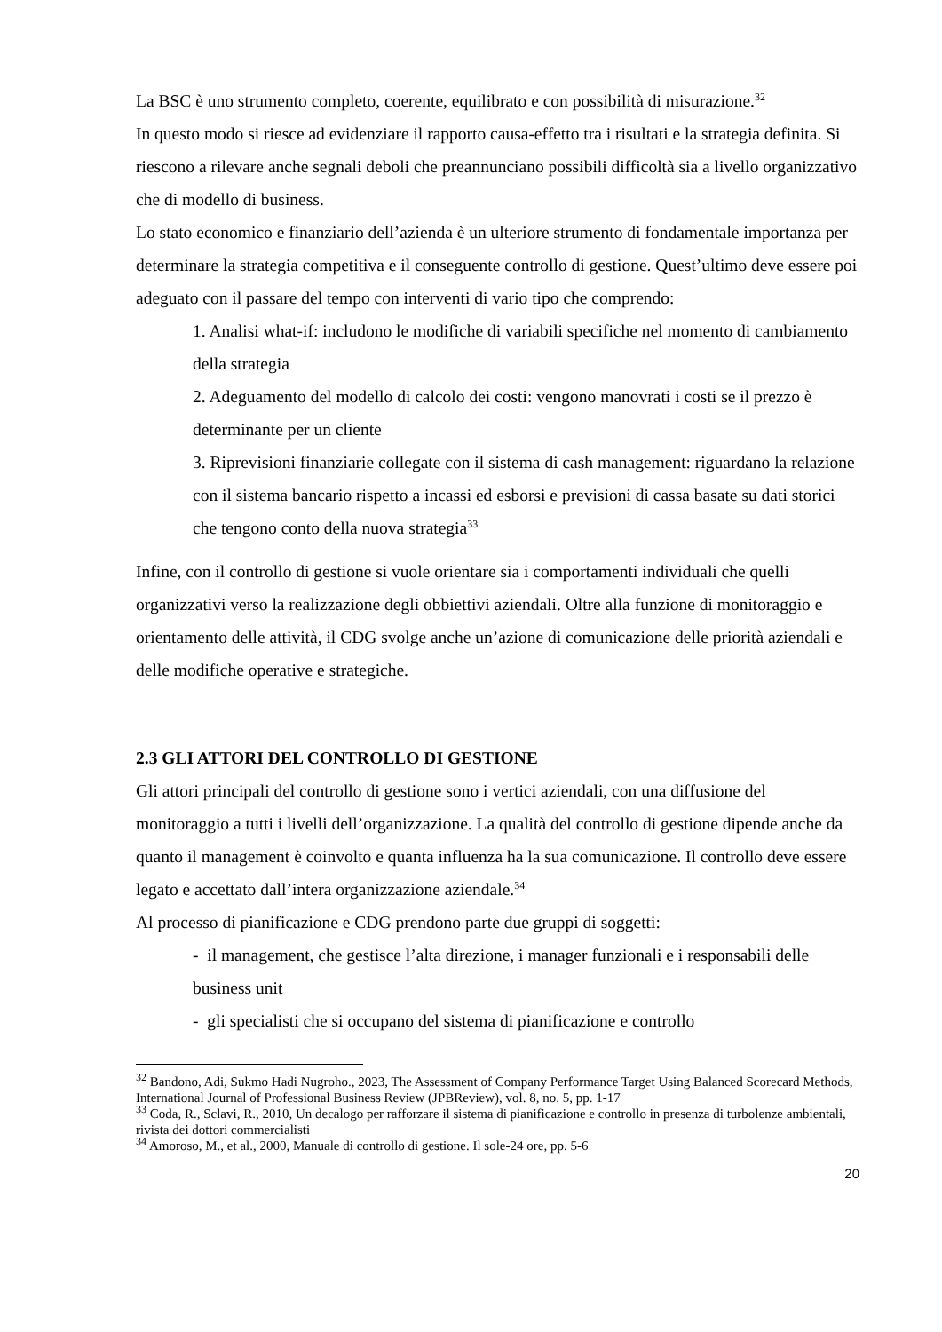La BSC è uno strumento completo, coerente, equilibrato e con possibilità di misurazione.<sup>32</sup>
In questo modo si riesce ad evidenziare il rapporto causa-effetto tra i risultati e la strategia definita. Si riescono a rilevare anche segnali deboli che preannunciano possibili difficoltà sia a livello organizzativo che di modello di business.
Lo stato economico e finanziario dell’azienda è un ulteriore strumento di fondamentale importanza per determinare la strategia competitiva e il conseguente controllo di gestione. Quest’ultimo deve essere poi adeguato con il passare del tempo con interventi di vario tipo che comprendo:
1. Analisi what-if: includono le modifiche di variabili specifiche nel momento di cambiamento della strategia
2. Adeguamento del modello di calcolo dei costi: vengono manovrati i costi se il prezzo è determinante per un cliente
3. Riprevisioni finanziarie collegate con il sistema di cash management: riguardano la relazione con il sistema bancario rispetto a incassi ed esborsi e previsioni di cassa basate su dati storici che tengono conto della nuova strategia<sup>33</sup>
Infine, con il controllo di gestione si vuole orientare sia i comportamenti individuali che quelli organizzativi verso la realizzazione degli obbiettivi aziendali. Oltre alla funzione di monitoraggio e orientamento delle attività, il CDG svolge anche un’azione di comunicazione delle priorità aziendali e delle modifiche operative e strategiche.
2.3 GLI ATTORI DEL CONTROLLO DI GESTIONE
Gli attori principali del controllo di gestione sono i vertici aziendali, con una diffusione del monitoraggio a tutti i livelli dell’organizzazione. La qualità del controllo di gestione dipende anche da quanto il management è coinvolto e quanta influenza ha la sua comunicazione. Il controllo deve essere legato e accettato dall’intera organizzazione aziendale.<sup>34</sup>
Al processo di pianificazione e CDG prendono parte due gruppi di soggetti:
- il management, che gestisce l’alta direzione, i manager funzionali e i responsabili delle business unit
- gli specialisti che si occupano del sistema di pianificazione e controllo
<sup>32</sup> Bandono, Adi, Sukmo Hadi Nugroho., 2023, The Assessment of Company Performance Target Using Balanced Scorecard Methods, International Journal of Professional Business Review (JPBReview), vol. 8, no. 5, pp. 1-17
<sup>33</sup> Coda, R., Sclavi, R., 2010, Un decalogo per rafforzare il sistema di pianificazione e controllo in presenza di turbolenze ambientali, rivista dei dottori commercialisti
<sup>34</sup> Amoroso, M., et al., 2000, Manuale di controllo di gestione. Il sole-24 ore, pp. 5-6
20